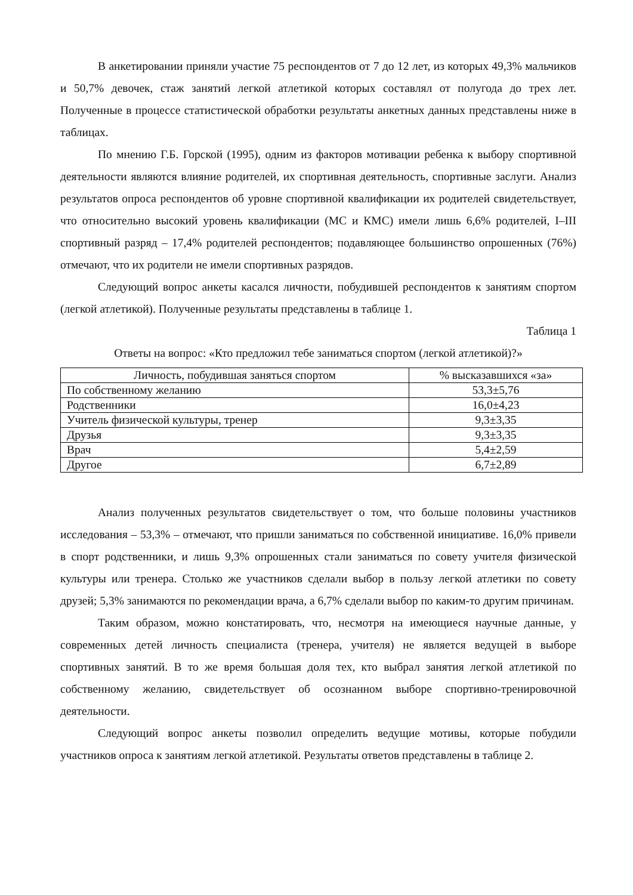В анкетировании приняли участие 75 респондентов от 7 до 12 лет, из которых 49,3% мальчиков и 50,7% девочек, стаж занятий легкой атлетикой которых составлял от полугода до трех лет. Полученные в процессе статистической обработки результаты анкетных данных представлены ниже в таблицах.
По мнению Г.Б. Горской (1995), одним из факторов мотивации ребенка к выбору спортивной деятельности являются влияние родителей, их спортивная деятельность, спортивные заслуги. Анализ результатов опроса респондентов об уровне спортивной квалификации их родителей свидетельствует, что относительно высокий уровень квалификации (МС и КМС) имели лишь 6,6% родителей, I–III спортивный разряд – 17,4% родителей респондентов; подавляющее большинство опрошенных (76%) отмечают, что их родители не имели спортивных разрядов.
Следующий вопрос анкеты касался личности, побудившей респондентов к занятиям спортом (легкой атлетикой). Полученные результаты представлены в таблице 1.
Таблица 1
Ответы на вопрос: «Кто предложил тебе заниматься спортом (легкой атлетикой)?»
| Личность, побудившая заняться спортом | % высказавшихся «за» |
| --- | --- |
| По собственному желанию | 53,3±5,76 |
| Родственники | 16,0±4,23 |
| Учитель физической культуры, тренер | 9,3±3,35 |
| Друзья | 9,3±3,35 |
| Врач | 5,4±2,59 |
| Другое | 6,7±2,89 |
Анализ полученных результатов свидетельствует о том, что больше половины участников исследования – 53,3% – отмечают, что пришли заниматься по собственной инициативе. 16,0% привели в спорт родственники, и лишь 9,3% опрошенных стали заниматься по совету учителя физической культуры или тренера. Столько же участников сделали выбор в пользу легкой атлетики по совету друзей; 5,3% занимаются по рекомендации врача, а 6,7% сделали выбор по каким-то другим причинам.
Таким образом, можно констатировать, что, несмотря на имеющиеся научные данные, у современных детей личность специалиста (тренера, учителя) не является ведущей в выборе спортивных занятий. В то же время большая доля тех, кто выбрал занятия легкой атлетикой по собственному желанию, свидетельствует об осознанном выборе спортивно-тренировочной деятельности.
Следующий вопрос анкеты позволил определить ведущие мотивы, которые побудили участников опроса к занятиям легкой атлетикой. Результаты ответов представлены в таблице 2.